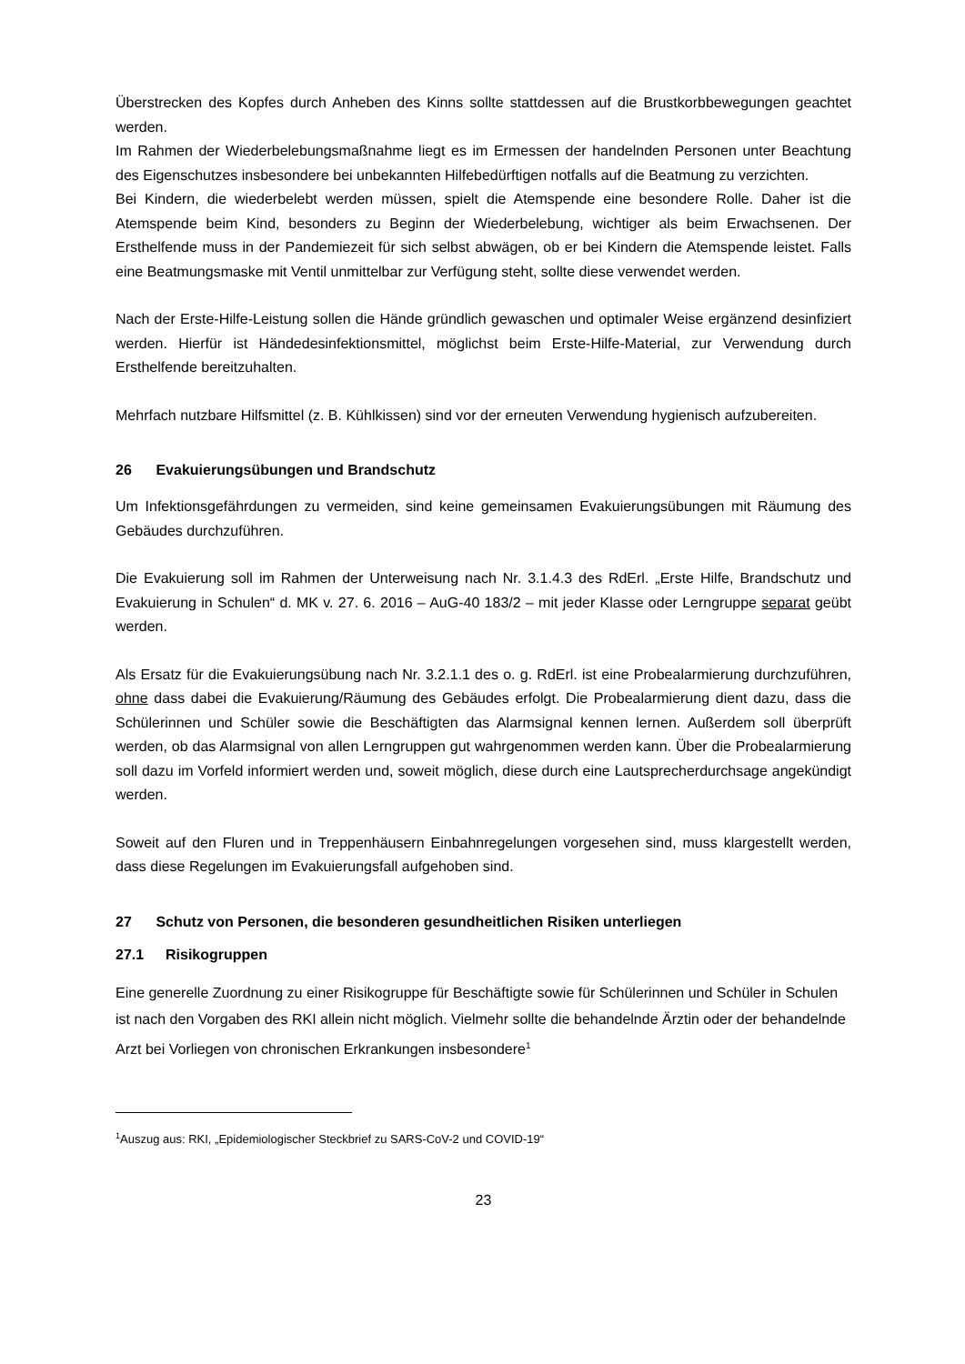Überstrecken des Kopfes durch Anheben des Kinns sollte stattdessen auf die Brustkorbbewegungen geachtet werden.
Im Rahmen der Wiederbelebungsmaßnahme liegt es im Ermessen der handelnden Personen unter Beachtung des Eigenschutzes insbesondere bei unbekannten Hilfebedürftigen notfalls auf die Beatmung zu verzichten.
Bei Kindern, die wiederbelebt werden müssen, spielt die Atemspende eine besondere Rolle. Daher ist die Atemspende beim Kind, besonders zu Beginn der Wiederbelebung, wichtiger als beim Erwachsenen. Der Ersthelfende muss in der Pandemiezeit für sich selbst abwägen, ob er bei Kindern die Atemspende leistet. Falls eine Beatmungsmaske mit Ventil unmittelbar zur Verfügung steht, sollte diese verwendet werden.
Nach der Erste-Hilfe-Leistung sollen die Hände gründlich gewaschen und optimaler Weise ergänzend desinfiziert werden. Hierfür ist Händedesinfektionsmittel, möglichst beim Erste-Hilfe-Material, zur Verwendung durch Ersthelfende bereitzuhalten.
Mehrfach nutzbare Hilfsmittel (z. B. Kühlkissen) sind vor der erneuten Verwendung hygienisch aufzubereiten.
26 Evakuierungsübungen und Brandschutz
Um Infektionsgefährdungen zu vermeiden, sind keine gemeinsamen Evakuierungsübungen mit Räumung des Gebäudes durchzuführen.
Die Evakuierung soll im Rahmen der Unterweisung nach Nr. 3.1.4.3 des RdErl. „Erste Hilfe, Brandschutz und Evakuierung in Schulen“ d. MK v. 27. 6. 2016 – AuG-40 183/2 – mit jeder Klasse oder Lerngruppe separat geübt werden.
Als Ersatz für die Evakuierungsübung nach Nr. 3.2.1.1 des o. g. RdErl. ist eine Probealarmierung durchzuführen, ohne dass dabei die Evakuierung/Räumung des Gebäudes erfolgt. Die Probealarmierung dient dazu, dass die Schülerinnen und Schüler sowie die Beschäftigten das Alarmsignal kennen lernen. Außerdem soll überprüft werden, ob das Alarmsignal von allen Lerngruppen gut wahrgenommen werden kann. Über die Probealarmierung soll dazu im Vorfeld informiert werden und, soweit möglich, diese durch eine Lautsprecherdurchsage angekündigt werden.
Soweit auf den Fluren und in Treppenhäusern Einbahnregelungen vorgesehen sind, muss klargestellt werden, dass diese Regelungen im Evakuierungsfall aufgehoben sind.
27 Schutz von Personen, die besonderen gesundheitlichen Risiken unterliegen
27.1 Risikogruppen
Eine generelle Zuordnung zu einer Risikogruppe für Beschäftigte sowie für Schülerinnen und Schüler in Schulen ist nach den Vorgaben des RKI allein nicht möglich. Vielmehr sollte die behandelnde Ärztin oder der behandelnde Arzt bei Vorliegen von chronischen Erkrankungen insbesondere<sup>1</sup>
<sup>1</sup> Auszug aus: RKI, „Epidemiologischer Steckbrief zu SARS-CoV-2 und COVID-19“
23